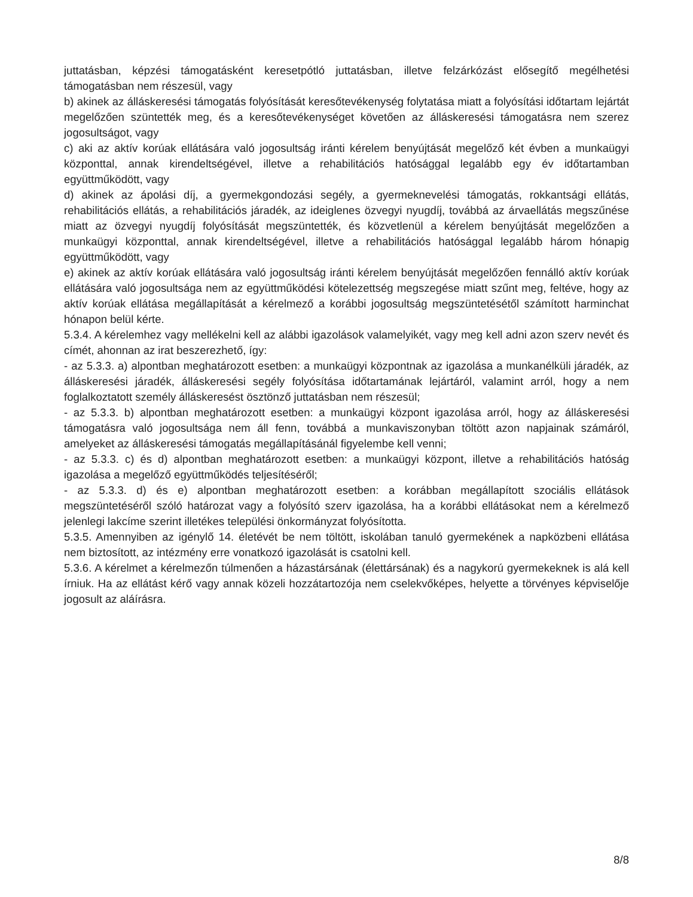juttatásban, képzési támogatásként keresetpótló juttatásban, illetve felzárkózást elősegítő megélhetési támogatásban nem részesül, vagy
b) akinek az álláskeresési támogatás folyósítását keresőtevékenység folytatása miatt a folyósítási időtartam lejártát megelőzően szüntették meg, és a keresőtevékenységet követően az álláskeresési támogatásra nem szerez jogosultságot, vagy
c) aki az aktív korúak ellátására való jogosultság iránti kérelem benyújtását megelőző két évben a munkaügyi központtal, annak kirendeltségével, illetve a rehabilitációs hatósággal legalább egy év időtartamban együttműködött, vagy
d) akinek az ápolási díj, a gyermekgondozási segély, a gyermeknevelési támogatás, rokkantsági ellátás, rehabilitációs ellátás, a rehabilitációs járadék, az ideiglenes özvegyi nyugdíj, továbbá az árvaellátás megszűnése miatt az özvegyi nyugdíj folyósítását megszüntették, és közvetlenül a kérelem benyújtását megelőzően a munkaügyi központtal, annak kirendeltségével, illetve a rehabilitációs hatósággal legalább három hónapig együttműködött, vagy
e) akinek az aktív korúak ellátására való jogosultság iránti kérelem benyújtását megelőzően fennálló aktív korúak ellátására való jogosultsága nem az együttműködési kötelezettség megszegése miatt szűnt meg, feltéve, hogy az aktív korúak ellátása megállapítását a kérelmező a korábbi jogosultság megszüntetésétől számított harminchat hónapon belül kérte.
5.3.4. A kérelemhez vagy mellékelni kell az alábbi igazolások valamelyikét, vagy meg kell adni azon szerv nevét és címét, ahonnan az irat beszerezhető, így:
- az 5.3.3. a) alpontban meghatározott esetben: a munkaügyi központnak az igazolása a munkanélküli járadék, az álláskeresési járadék, álláskeresési segély folyósítása időtartamának lejártáról, valamint arról, hogy a nem foglalkoztatott személy álláskeresést ösztönző juttatásban nem részesül;
- az 5.3.3. b) alpontban meghatározott esetben: a munkaügyi központ igazolása arról, hogy az álláskeresési támogatásra való jogosultsága nem áll fenn, továbbá a munkaviszonyban töltött azon napjainak számáról, amelyeket az álláskeresési támogatás megállapításánál figyelembe kell venni;
- az 5.3.3. c) és d) alpontban meghatározott esetben: a munkaügyi központ, illetve a rehabilitációs hatóság igazolása a megelőző együttműködés teljesítéséről;
- az 5.3.3. d) és e) alpontban meghatározott esetben: a korábban megállapított szociális ellátások megszüntetéséről szóló határozat vagy a folyósító szerv igazolása, ha a korábbi ellátásokat nem a kérelmező jelenlegi lakcíme szerint illetékes települési önkormányzat folyósította.
5.3.5. Amennyiben az igénylő 14. életévét be nem töltött, iskolában tanuló gyermekének a napközbeni ellátása nem biztosított, az intézmény erre vonatkozó igazolását is csatolni kell.
5.3.6. A kérelmet a kérelmezőn túlmenően a házastársának (élettársának) és a nagykorú gyermekeknek is alá kell írniuk. Ha az ellátást kérő vagy annak közeli hozzátartozója nem cselekvőképes, helyette a törvényes képviselője jogosult az aláírásra.
8/8